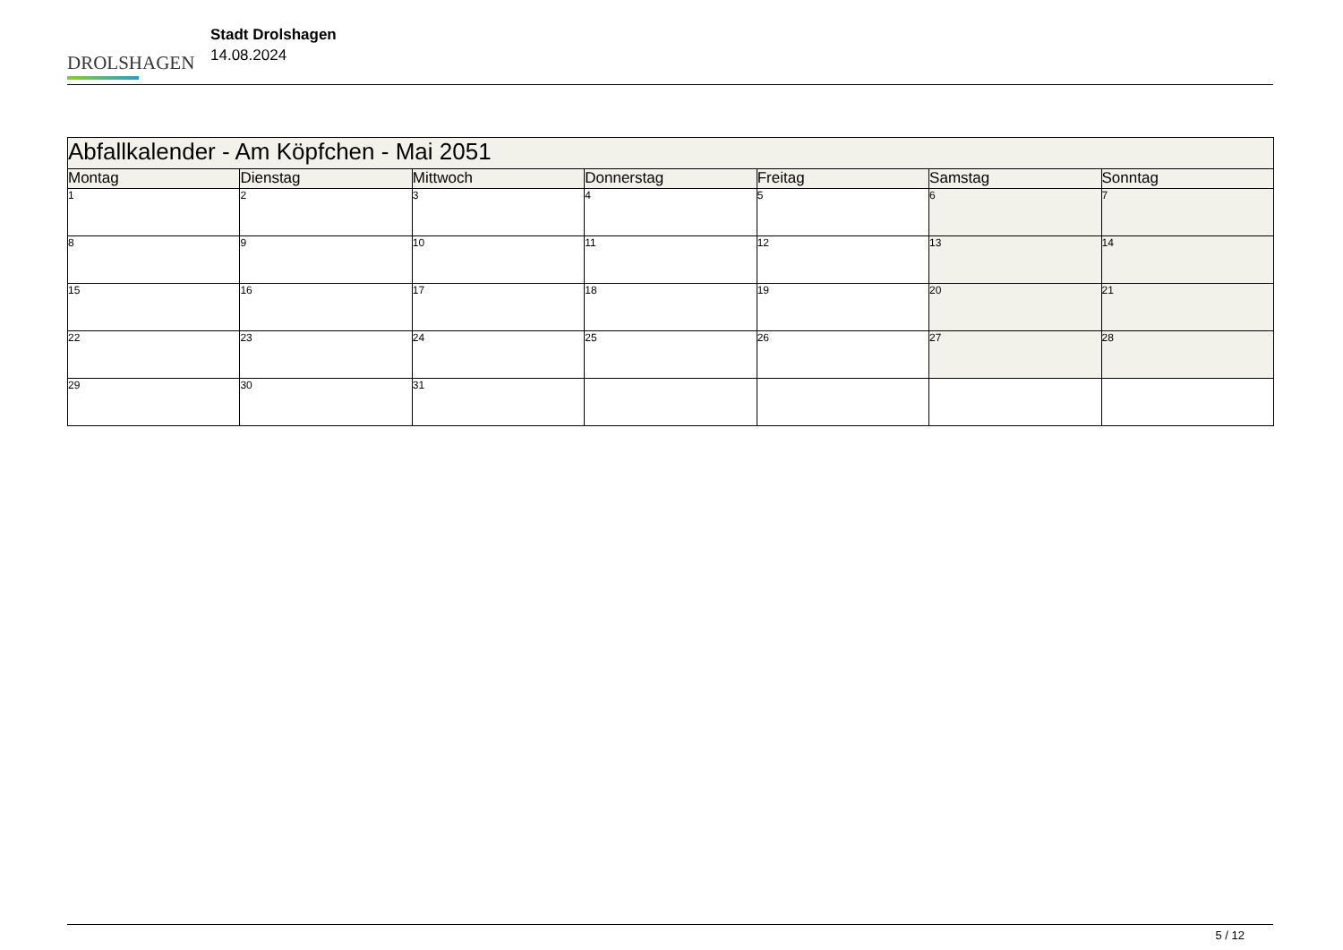DROLSHAGEN
Stadt Drolshagen
14.08.2024
| Abfallkalender - Am Köpfchen - Mai 2051 | | | | | | |
| Montag | Dienstag | Mittwoch | Donnerstag | Freitag | Samstag | Sonntag |
| 1 | 2 | 3 | 4 | 5 | 6 | 7 |
| 8 | 9 | 10 | 11 | 12 | 13 | 14 |
| 15 | 16 | 17 | 18 | 19 | 20 | 21 |
| 22 | 23 | 24 | 25 | 26 | 27 | 28 |
| 29 | 30 | 31 | | | | |
5 / 12